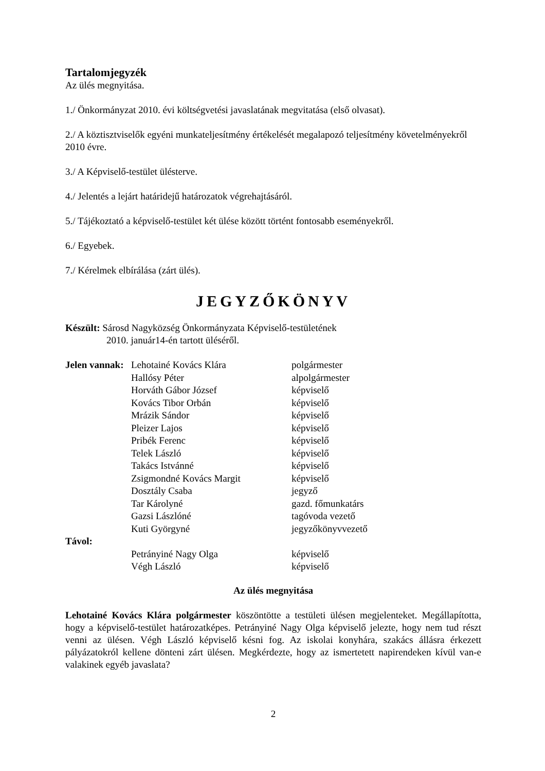Tartalomjegyzék
Az ülés megnyitása.
1./ Önkormányzat 2010. évi költségvetési javaslatának megvitatása (első olvasat).
2./ A köztisztviselők egyéni munkateljesítmény értékelését megalapozó teljesítmény követelményekről 2010 évre.
3./ A Képviselő-testület ülésterve.
4./ Jelentés a lejárt határidejű határozatok végrehajtásáról.
5./ Tájékoztató a képviselő-testület két ülése között történt fontosabb eseményekről.
6./ Egyebek.
7./ Kérelmek elbírálása (zárt ülés).
JEGYZŐKÖNYV
Készült: Sárosd Nagyközség Önkormányzata Képviselő-testületének
2010. január14-én tartott üléséről.
| Jelen vannak: | Lehotainé Kovács Klára | polgármester |
| | Hallósy Péter | alpolgármester |
| | Horváth Gábor József | képviselő |
| | Kovács Tibor Orbán | képviselő |
| | Mrázik Sándor | képviselő |
| | Pleizer Lajos | képviselő |
| | Pribék Ferenc | képviselő |
| | Telek László | képviselő |
| | Takács Istvánné | képviselő |
| | Zsigmondné Kovács Margit | képviselő |
| | Dosztály Csaba | jegyző |
| | Tar Károlyné | gazd. főmunkatárs |
| | Gazsi Lászlóné | tagóvoda vezető |
| | Kuti Györgyné | jegyzőkönyvvezető |
| Távol: | | |
| | Petrányiné Nagy Olga | képviselő |
| | Végh László | képviselő |
Az ülés megnyitása
Lehotainé Kovács Klára polgármester köszöntötte a testületi ülésen megjelenteket. Megállapította, hogy a képviselő-testület határozatképes. Petrányiné Nagy Olga képviselő jelezte, hogy nem tud részt venni az ülésen. Végh László képviselő késni fog. Az iskolai konyhára, szakács állásra érkezett pályázatokról kellene dönteni zárt ülésen. Megkérdezte, hogy az ismertetett napirendeken kívül van-e valakinek egyéb javaslata?
2